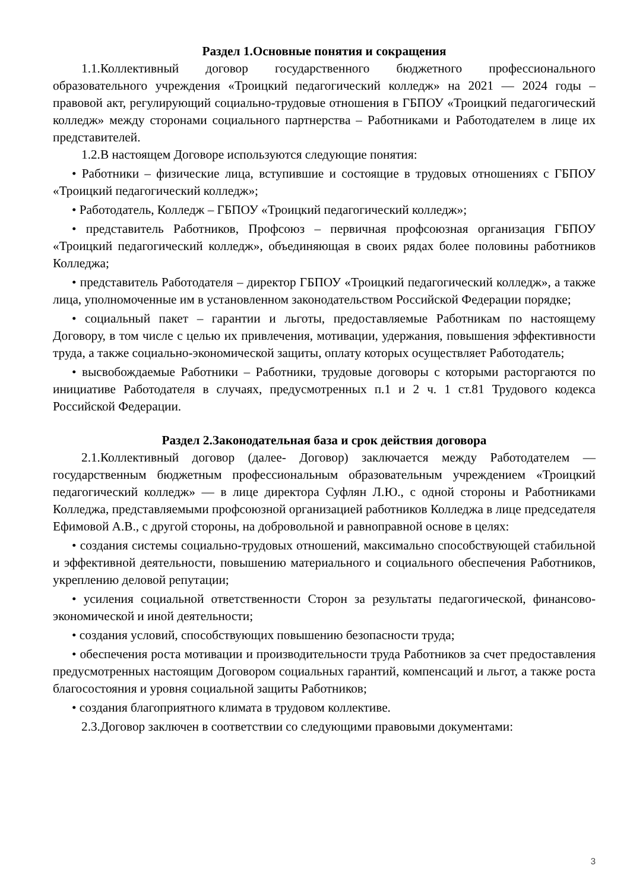Раздел 1.Основные понятия и сокращения
1.1.Коллективный договор государственного бюджетного профессионального образовательного учреждения «Троицкий педагогический колледж» на 2021 — 2024 годы – правовой акт, регулирующий социально-трудовые отношения в ГБПОУ «Троицкий педагогический колледж» между сторонами социального партнерства – Работниками и Работодателем в лице их представителей.
1.2.В настоящем Договоре используются следующие понятия:
• Работники – физические лица, вступившие и состоящие в трудовых отношениях с ГБПОУ «Троицкий педагогический колледж»;
• Работодатель, Колледж – ГБПОУ «Троицкий педагогический колледж»;
• представитель Работников, Профсоюз – первичная профсоюзная организация ГБПОУ «Троицкий педагогический колледж», объединяющая в своих рядах более половины работников Колледжа;
• представитель Работодателя – директор ГБПОУ «Троицкий педагогический колледж», а также лица, уполномоченные им в установленном законодательством Российской Федерации порядке;
• социальный пакет – гарантии и льготы, предоставляемые Работникам по настоящему Договору, в том числе с целью их привлечения, мотивации, удержания, повышения эффективности труда, а также социально-экономической защиты, оплату которых осуществляет Работодатель;
• высвобождаемые Работники – Работники, трудовые договоры с которыми расторгаются по инициативе Работодателя в случаях, предусмотренных п.1 и 2 ч. 1 ст.81 Трудового кодекса Российской Федерации.
Раздел 2.Законодательная база и срок действия договора
2.1.Коллективный договор (далее- Договор) заключается между Работодателем — государственным бюджетным профессиональным образовательным учреждением «Троицкий педагогический колледж» — в лице директора Суфлян Л.Ю., с одной стороны и Работниками Колледжа, представляемыми профсоюзной организацией работников Колледжа в лице председателя Ефимовой А.В., с другой стороны, на добровольной и равноправной основе в целях:
• создания системы социально-трудовых отношений, максимально способствующей стабильной и эффективной деятельности, повышению материального и социального обеспечения Работников, укреплению деловой репутации;
• усиления социальной ответственности Сторон за результаты педагогической, финансово-экономической и иной деятельности;
• создания условий, способствующих повышению безопасности труда;
• обеспечения роста мотивации и производительности труда Работников за счет предоставления предусмотренных настоящим Договором социальных гарантий, компенсаций и льгот, а также роста благосостояния и уровня социальной защиты Работников;
• создания благоприятного климата в трудовом коллективе.
2.3.Договор заключен в соответствии со следующими правовыми документами:
3